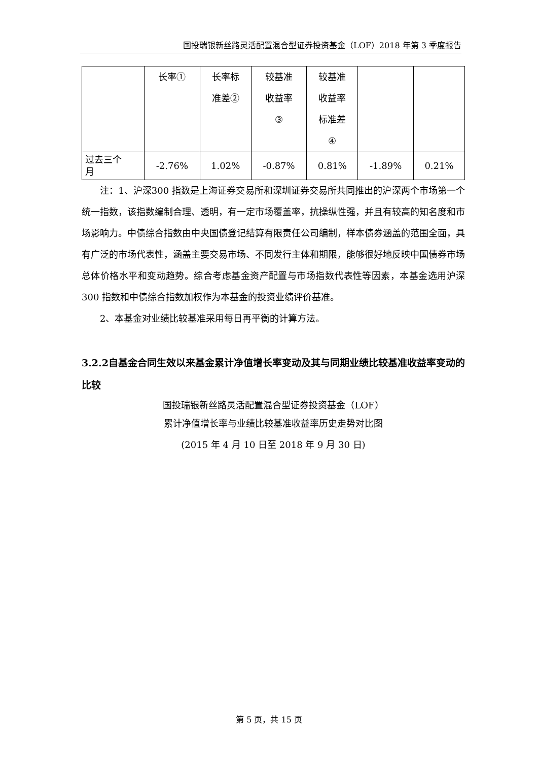国投瑞银新丝路灵活配置混合型证券投资基金（LOF）2018 年第 3 季度报告
| | 长率① | 长率标 准差② | 较基准 收益率 ③ | 较基准 收益率 标准差 ④ | | |
| 过去三个 月 | -2.76% | 1.02% | -0.87% | 0.81% | -1.89% | 0.21% |
注：1、沪深300 指数是上海证券交易所和深圳证券交易所共同推出的沪深两个市场第一个统一指数，该指数编制合理、透明，有一定市场覆盖率，抗操纵性强，并且有较高的知名度和市场影响力。中债综合指数由中央国债登记结算有限责任公司编制，样本债券涵盖的范围全面，具有广泛的市场代表性，涵盖主要交易市场、不同发行主体和期限，能够很好地反映中国债券市场总体价格水平和变动趋势。综合考虑基金资产配置与市场指数代表性等因素，本基金选用沪深300 指数和中债综合指数加权作为本基金的投资业绩评价基准。
2、本基金对业绩比较基准采用每日再平衡的计算方法。
3.2.2自基金合同生效以来基金累计净值增长率变动及其与同期业绩比较基准收益率变动的比较
国投瑞银新丝路灵活配置混合型证券投资基金（LOF）
累计净值增长率与业绩比较基准收益率历史走势对比图
(2015 年 4 月 10 日至 2018 年 9 月 30 日)
第 5 页，共 15 页